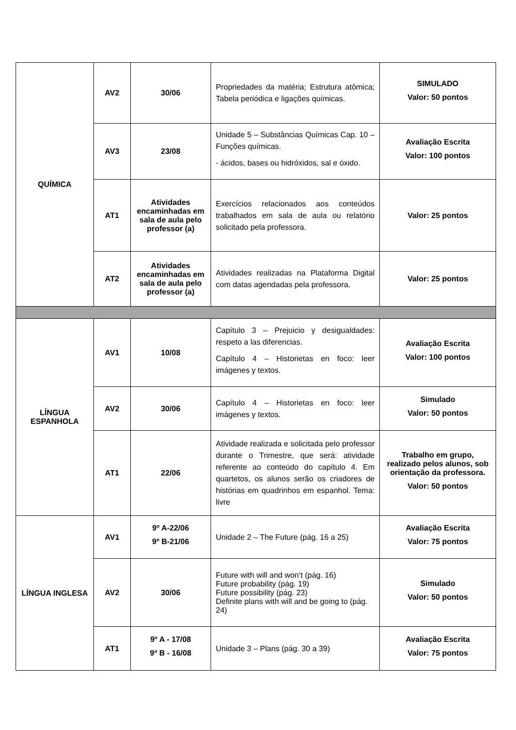| QUÍMICA | AV2 | 30/06 | Propriedades da matéria; Estrutura atômica; Tabela periódica e ligações químicas. | SIMULADO Valor: 50 pontos |
| | AV3 | 23/08 | Unidade 5 – Substâncias Químicas Cap. 10 – Funções químicas. - ácidos, bases ou hidróxidos, sal e óxido. | Avaliação Escrita Valor: 100 pontos |
| | AT1 | Atividades encaminhadas em sala de aula pelo professor (a) | Exercícios relacionados aos conteúdos trabalhados em sala de aula ou relatório solicitado pela professora. | Valor: 25 pontos |
| | AT2 | Atividades encaminhadas em sala de aula pelo professor (a) | Atividades realizadas na Plataforma Digital com datas agendadas pela professora. | Valor: 25 pontos |
| LÍNGUA ESPANHOLA | AV1 | 10/08 | Capítulo 3 – Prejuicio y desigualdades: respeto a las diferencias. Capítulo 4 – Historietas en foco: leer imágenes y textos. | Avaliação Escrita Valor: 100 pontos |
| | AV2 | 30/06 | Capítulo 4 – Historietas en foco: leer imágenes y textos. | Simulado Valor: 50 pontos |
| | AT1 | 22/06 | Atividade realizada e solicitada pelo professor durante o Trimestre, que será: atividade referente ao conteúdo do capítulo 4. Em quartetos, os alunos serão os criadores de histórias em quadrinhos em espanhol. Tema: livre | Trabalho em grupo, realizado pelos alunos, sob orientação da professora. Valor: 50 pontos |
| LÍNGUA INGLESA | AV1 | 9º A-22/06 9º B-21/06 | Unidade 2 – The Future (pág. 16 a 25) | Avaliação Escrita Valor: 75 pontos |
| | AV2 | 30/06 | Future with will and won’t (pág. 16) Future probability (pág. 19) Future possibility (pág. 23) Definite plans with will and be going to (pág. 24) | Simulado Valor: 50 pontos |
| | AT1 | 9º A - 17/08 9º B - 16/08 | Unidade 3 – Plans (pág. 30 a 39) | Avaliação Escrita Valor: 75 pontos |